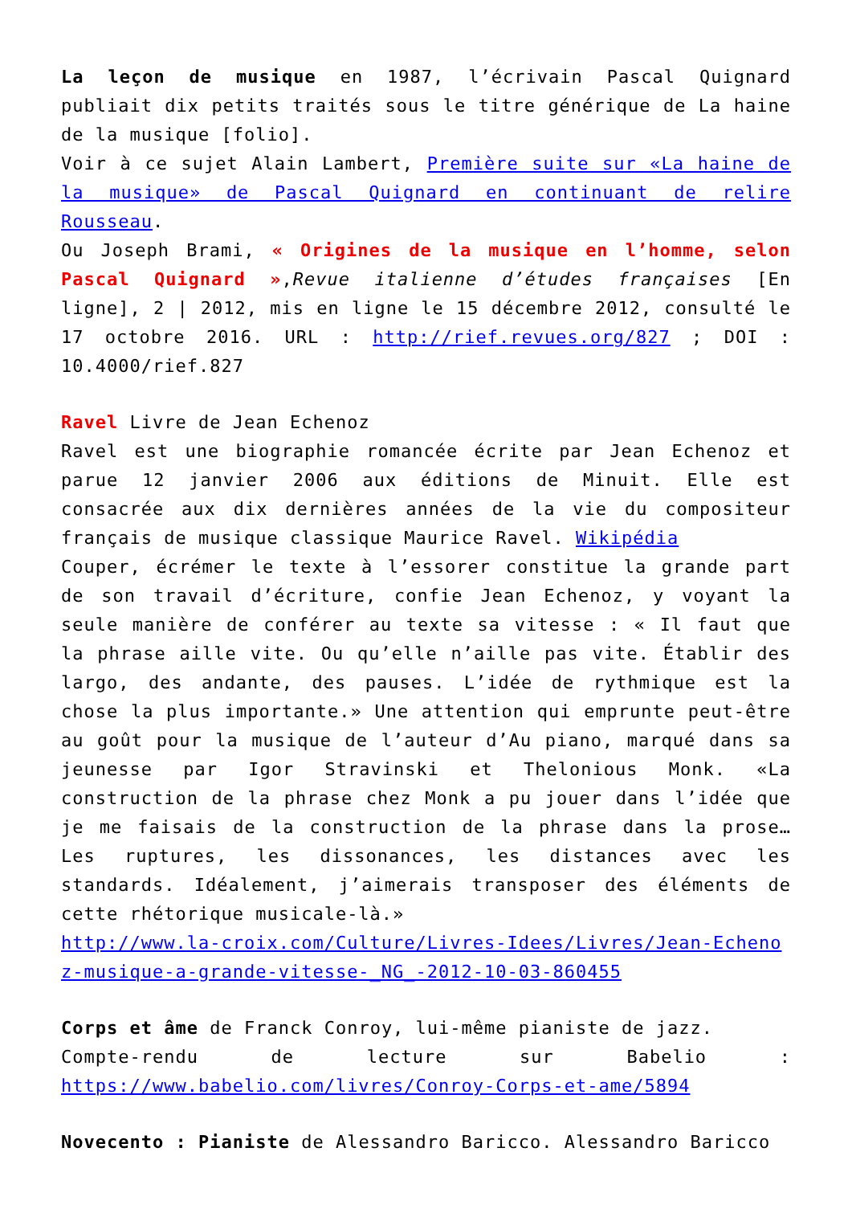La leçon de musique en 1987, l’écrivain Pascal Quignard publiait dix petits traités sous le titre générique de La haine de la musique [folio].
Voir à ce sujet Alain Lambert, Première suite sur «La haine de la musique» de Pascal Quignard en continuant de relire Rousseau.
Ou Joseph Brami, « Origines de la musique en l’homme, selon Pascal Quignard »,Revue italienne d’études françaises [En ligne], 2 | 2012, mis en ligne le 15 décembre 2012, consulté le 17 octobre 2016. URL : http://rief.revues.org/827 ; DOI : 10.4000/rief.827
Ravel Livre de Jean Echenoz
Ravel est une biographie romancée écrite par Jean Echenoz et parue 12 janvier 2006 aux éditions de Minuit. Elle est consacrée aux dix dernières années de la vie du compositeur français de musique classique Maurice Ravel. Wikipédia
Couper, écrémer le texte à l’essorer constitue la grande part de son travail d’écriture, confie Jean Echenoz, y voyant la seule manière de conférer au texte sa vitesse : « Il faut que la phrase aille vite. Ou qu’elle n’aille pas vite. Établir des largo, des andante, des pauses. L’idée de rythmique est la chose la plus importante.» Une attention qui emprunte peut-être au goût pour la musique de l’auteur d’Au piano, marqué dans sa jeunesse par Igor Stravinski et Thelonious Monk. «La construction de la phrase chez Monk a pu jouer dans l’idée que je me faisais de la construction de la phrase dans la prose… Les ruptures, les dissonances, les distances avec les standards. Idéalement, j’aimerais transposer des éléments de cette rhétorique musicale-là.»
http://www.la-croix.com/Culture/Livres-Idees/Livres/Jean-Echenoz-musique-a-grande-vitesse-_NG_-2012-10-03-860455
Corps et âme de Franck Conroy, lui-même pianiste de jazz.
Compte-rendu de lecture sur Babelio : https://www.babelio.com/livres/Conroy-Corps-et-ame/5894
Novecento : Pianiste de Alessandro Baricco. Alessandro Baricco